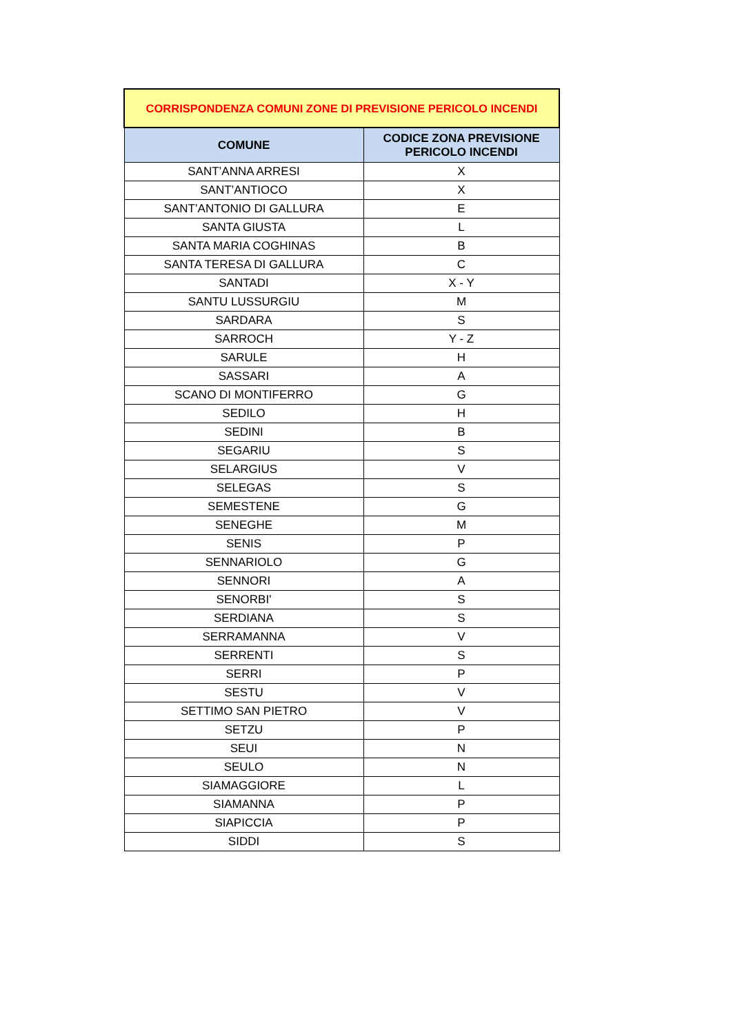| CORRISPONDENZA COMUNI ZONE DI PREVISIONE PERICOLO INCENDI | |
| --- | --- |
| COMUNE | CODICE ZONA PREVISIONE PERICOLO INCENDI |
| SANT’ANNA ARRESI | X |
| SANT’ANTIOCO | X |
| SANT’ANTONIO DI GALLURA | E |
| SANTA GIUSTA | L |
| SANTA MARIA COGHINAS | B |
| SANTA TERESA DI GALLURA | C |
| SANTADI | X - Y |
| SANTU LUSSURGIU | M |
| SARDARA | S |
| SARROCH | Y - Z |
| SARULE | H |
| SASSARI | A |
| SCANO DI MONTIFERRO | G |
| SEDILO | H |
| SEDINI | B |
| SEGARIU | S |
| SELARGIUS | V |
| SELEGAS | S |
| SEMESTENE | G |
| SENEGHE | M |
| SENIS | P |
| SENNARIOLO | G |
| SENNORI | A |
| SENORBI' | S |
| SERDIANA | S |
| SERRAMANNA | V |
| SERRENTI | S |
| SERRI | P |
| SESTU | V |
| SETTIMO SAN PIETRO | V |
| SETZU | P |
| SEUI | N |
| SEULO | N |
| SIAMAGGIORE | L |
| SIAMANNA | P |
| SIAPICCIA | P |
| SIDDI | S |